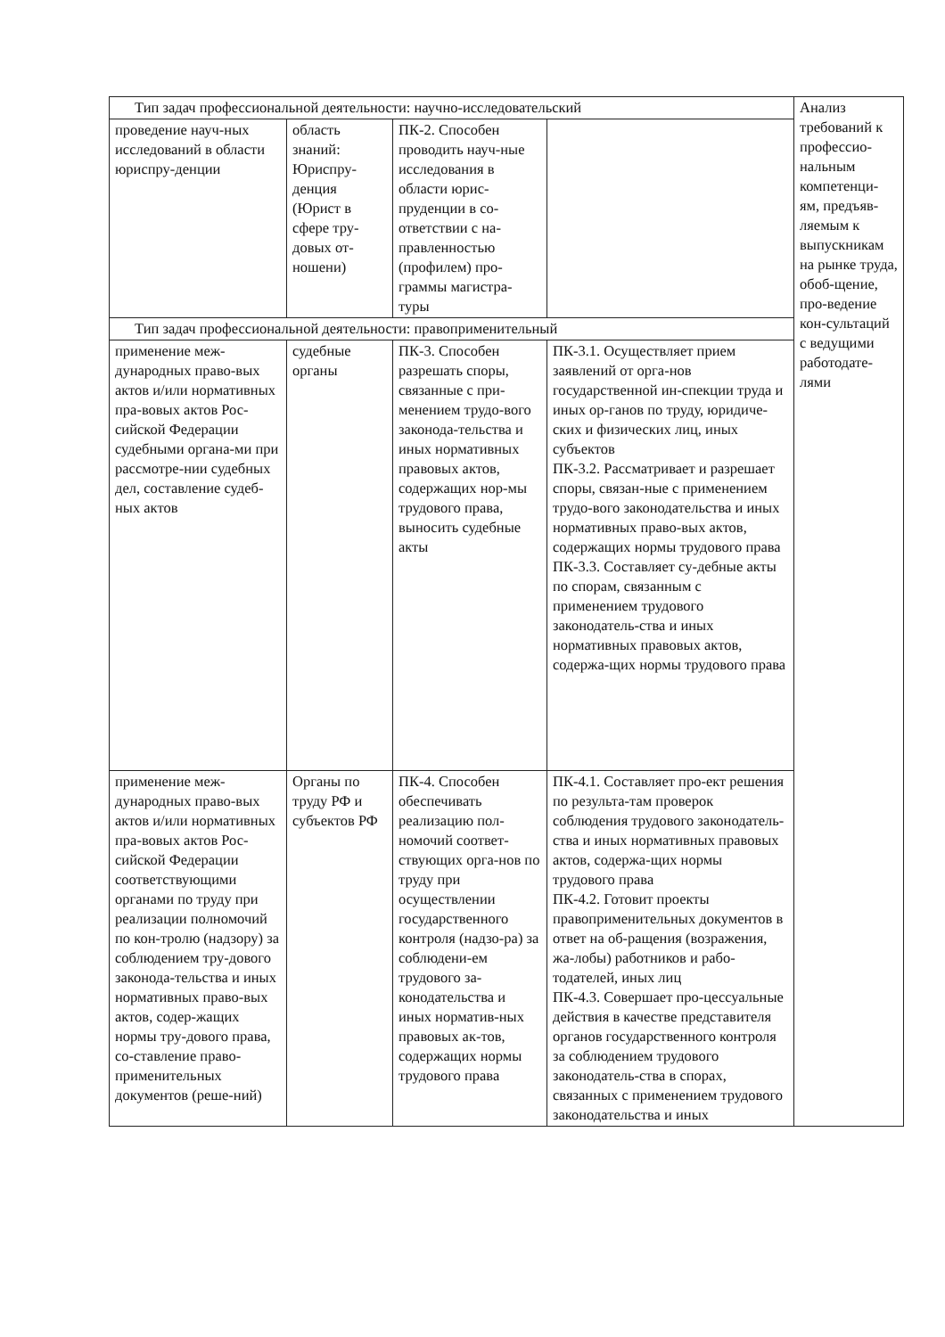| Тип задач профессиональной деятельности: научно-исследовательский | | | | Анализ требований к профессио-нальным компетенци-ям, предъяв-ляемым к выпускникам на рынке труда, обоб-щение, про-ведение кон-сультаций с ведущими работодате-лями |
| проведение науч-ных исследований в области юриспру-денции | область знаний: Юриспру-денция (Юрист в сфере тру-довых от-ношени) | ПК-2. Способен проводить науч-ные исследования в области юрис-пруденции в со-ответствии с на-правленностью (профилем) про-граммы магистра-туры | | |
| Тип задач профессиональной деятельности: правоприменительный | | | | |
| применение меж-дународных право-вых актов и/или нормативных пра-вовых актов Рос-сийской Федерации судебными органа-ми при рассмотре-нии судебных дел, составление судеб-ных актов | судебные органы | ПК-3. Способен разрешать споры, связанные с при-менением трудо-вого законода-тельства и иных нормативных правовых актов, содержащих нор-мы трудового права, выносить судебные акты | ПК-3.1. Осуществляет прием заявлений от орга-нов государственной ин-спекции труда и иных ор-ганов по труду, юридиче-ских и физических лиц, иных субъектов ПК-3.2. Рассматривает и разрешает споры, связан-ные с применением трудо-вого законодательства и иных нормативных право-вых актов, содержащих нормы трудового права ПК-3.3. Составляет су-дебные акты по спорам, связанным с применением трудового законодатель-ства и иных нормативных правовых актов, содержа-щих нормы трудового права | |
| применение меж-дународных право-вых актов и/или нормативных пра-вовых актов Рос-сийской Федерации соответствующими органами по труду при реализации полномочий по кон-тролю (надзору) за соблюдением тру-дового законода-тельства и иных нормативных право-вых актов, содер-жащих нормы тру-дового права, со-ставление право-применительных документов (реше-ний) | Органы по труду РФ и субъектов РФ | ПК-4. Способен обеспечивать реализацию пол-номочий соответ-ствующих орга-нов по труду при осуществлении государственного контроля (надзо-ра) за соблюдени-ем трудового за-конодательства и иных норматив-ных правовых ак-тов, содержащих нормы трудового права | ПК-4.1. Составляет про-ект решения по результа-там проверок соблюдения трудового законодатель-ства и иных нормативных правовых актов, содержа-щих нормы трудового права ПК-4.2. Готовит проекты правоприменительных документов в ответ на об-ращения (возражения, жа-лобы) работников и рабо-тодателей, иных лиц ПК-4.3. Совершает про-цессуальные действия в качестве представителя органов государственного контроля за соблюдением трудового законодатель-ства в спорах, связанных с применением трудового законодательства и иных | |